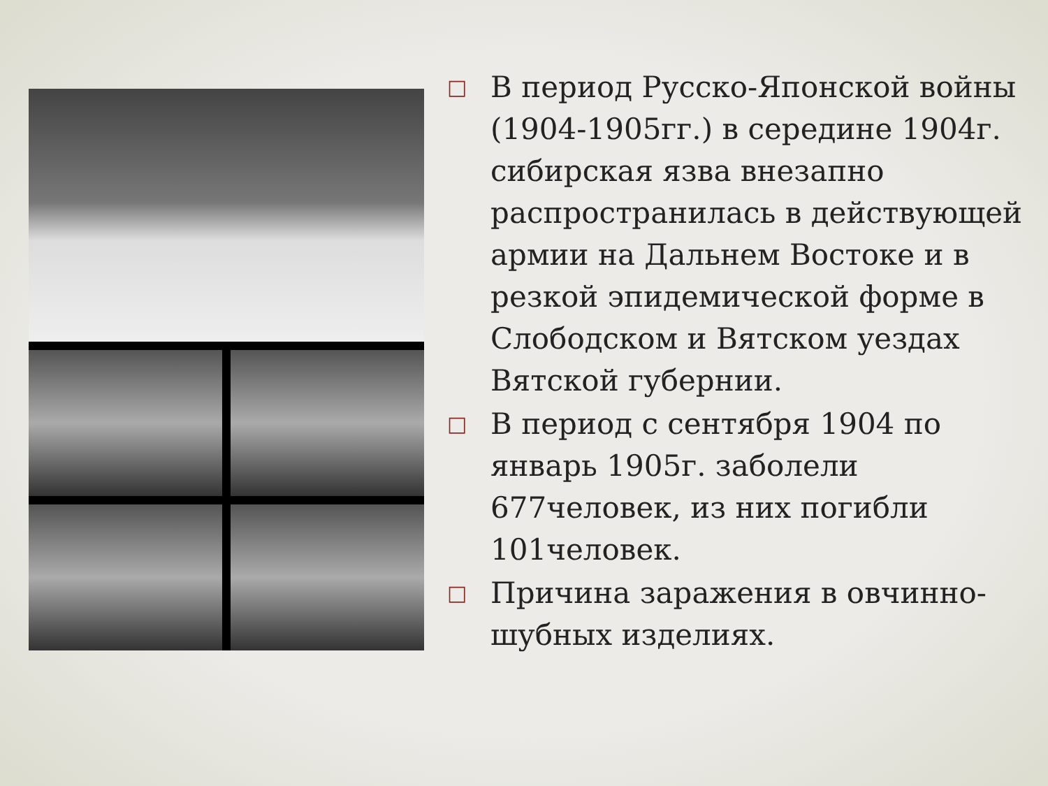□ В период Русско-Японской войны (1904-1905гг.) в середине 1904г. сибирская язва внезапно распространилась в действующей армии на Дальнем Востоке и в резкой эпидемической форме в Слободском и Вятском уездах Вятской губернии.
□ В период с сентября 1904 по январь 1905г. заболели 677человек, из них погибли 101человек.
□ Причина заражения в овчинно-шубных изделиях.